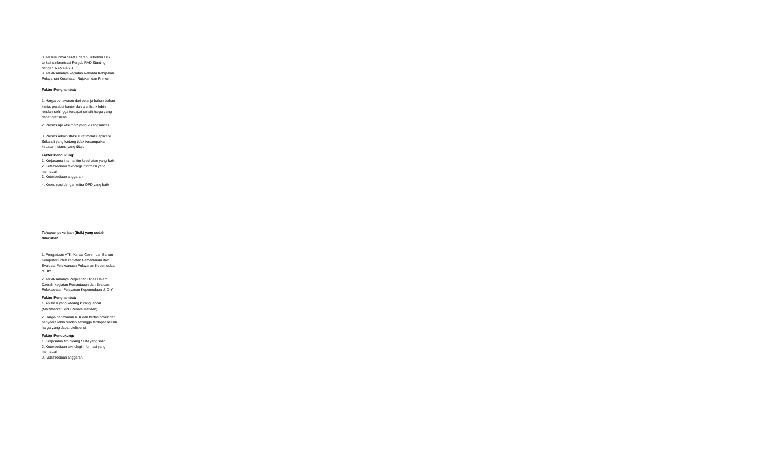| 8. Tersusunnya Surat Edaran Gubernur DIY terkait sinkronisasi Pergub RAD Stunting dengan RAN PASTI 9. Terlaksananya kegiatan Rakorda Kebijakan Pelayanan Kesehatan Rujukan dan Primer Faktor Penghambat: 1. Harga penawaran dari belanja bahan bahan kimia, perabot kantor dan alat listrik lebih rendah sehingga terdapat selisih harga yang dapat diefisiensi 2. Proses aplikasi mbiz yang kurang lancar 3. Proses administrasi surat melalui aplikasi Srikandi yang kadang tidak tersampaikan kepada instansi yang dituju Faktor Pendukung: 1. Kerjasama internal tim kesehatan yang baik 2. Ketersediaan teknologi informasi yang memadai 3. Ketersediaan anggaran 4. Koordinasi dengan mitra OPD yang baik |
| Tahapan pekerjaan (fisik) yang sudah dilakukan: 1. Pengadaan ATK, Kertas Cover, dan Bahan Komputer untuk kegiatan Pemantauan dan Evaluasi Pelaksanaan Pelayanan Kepemudaan di DIY 2. Terlaksananya Perjalanan Dinas Dalam Daerah kegiatan Pemantauan dan Evaluasi Pelaksanaan Pelayanan Kepemudaan di DIY Faktor Penghambat: 1. Aplikasi yang kadang kurang lancar (Mbizmarket SIPD Penatausahaan) 2. Harga penawaran ATK dan kertas cover dari penyedia lebih rendah sehingga terdapat selisih harga yang dapat diefisiensi Faktor Pendukung: 1. Kerjasama tim bidang SDM yang solid 2. Ketersediaan teknologi informasi yang memadai 3. Ketersediaan anggaran |